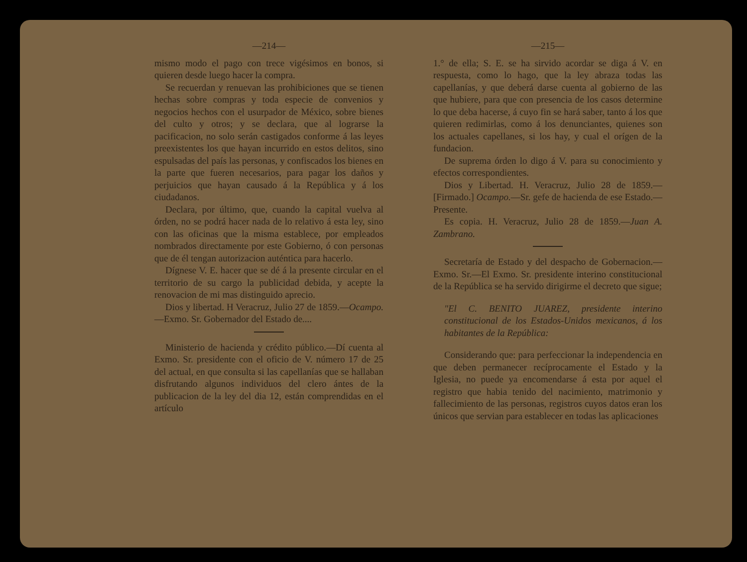—214—
mismo modo el pago con trece vigésimos en bonos, si quieren desde luego hacer la compra.
Se recuerdan y renuevan las prohibiciones que se tienen hechas sobre compras y toda especie de convenios y negocios hechos con el usurpador de México, sobre bienes del culto y otros; y se declara, que al lograrse la pacificacion, no solo serán castigados conforme á las leyes preexistentes los que hayan incurrido en estos delitos, sino espulsadas del país las personas, y confiscados los bienes en la parte que fueren necesarios, para pagar los daños y perjuicios que hayan causado á la República y á los ciudadanos.
Declara, por último, que, cuando la capital vuelva al órden, no se podrá hacer nada de lo relativo á esta ley, sino con las oficinas que la misma establece, por empleados nombrados directamente por este Gobierno, ó con personas que de él tengan autorizacion auténtica para hacerlo.
Dígnese V. E. hacer que se dé á la presente circular en el territorio de su cargo la publicidad debida, y acepte la renovacion de mi mas distinguido aprecio.
Dios y libertad. H Veracruz, Julio 27 de 1859.—Ocampo.—Exmo. Sr. Gobernador del Estado de....
Ministerio de hacienda y crédito público.—Dí cuenta al Exmo. Sr. presidente con el oficio de V. número 17 de 25 del actual, en que consulta si las capellanías que se hallaban disfrutando algunos individuos del clero ántes de la publicacion de la ley del dia 12, están comprendidas en el artículo
—215—
1.° de ella; S. E. se ha sirvido acordar se diga á V. en respuesta, como lo hago, que la ley abraza todas las capellanías, y que deberá darse cuenta al gobierno de las que hubiere, para que con presencia de los casos determine lo que deba hacerse, á cuyo fin se hará saber, tanto á los que quieren redimirlas, como á los denunciantes, quienes son los actuales capellanes, si los hay, y cual el orígen de la fundacion.
De suprema órden lo digo á V. para su conocimiento y efectos correspondientes.
Dios y Libertad. H. Veracruz, Julio 28 de 1859.—[Firmado.] Ocampo.—Sr. gefe de hacienda de ese Estado.—Presente.
Es copia. H. Veracruz, Julio 28 de 1859.—Juan A. Zambrano.
Secretaría de Estado y del despacho de Gobernacion.—Exmo. Sr.—El Exmo. Sr. presidente interino constitucional de la República se ha servido dirigirme el decreto que sigue;
"El C. BENITO JUAREZ, presidente interino constitucional de los Estados-Unidos mexicanos, á los habitantes de la República:
Considerando que: para perfeccionar la independencia en que deben permanecer recíprocamente el Estado y la Iglesia, no puede ya encomendarse á esta por aquel el registro que habia tenido del nacimiento, matrimonio y fallecimiento de las personas, registros cuyos datos eran los únicos que servian para establecer en todas las aplicaciones